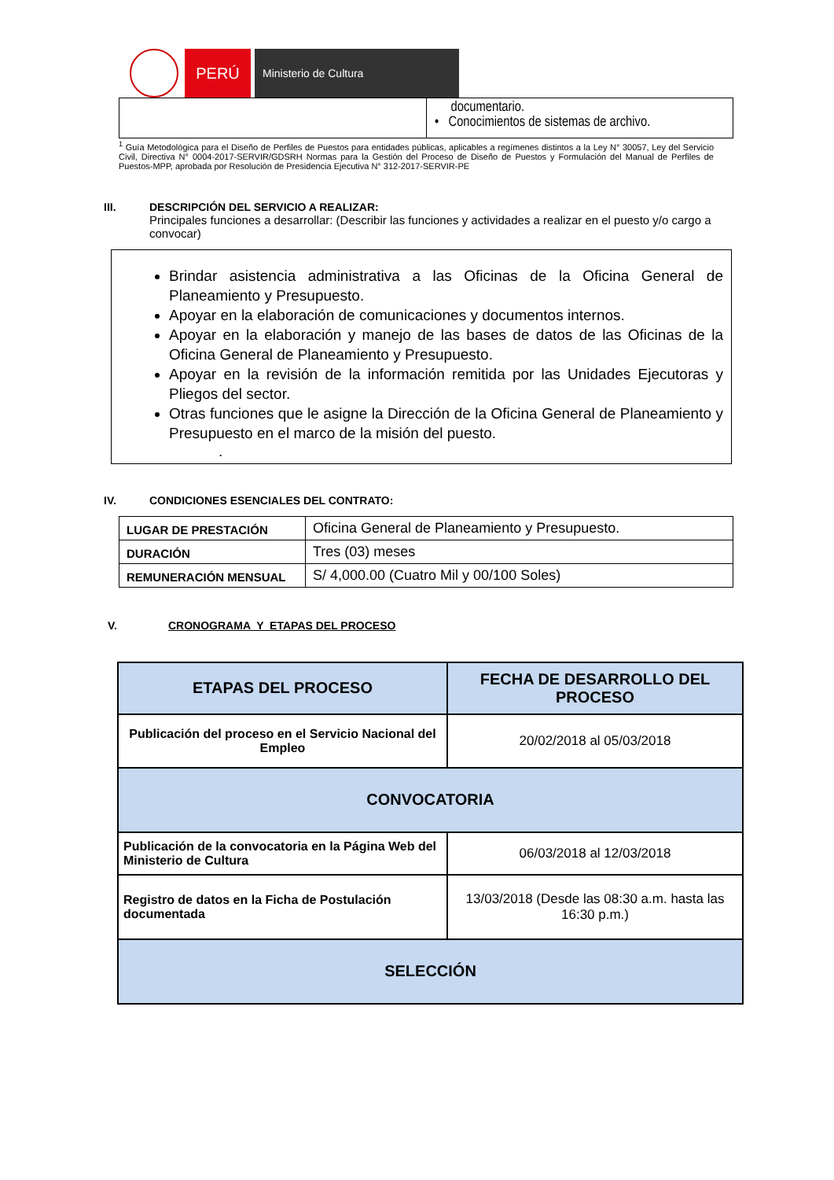PERÚ
Ministerio de Cultura
| | documentario. • Conocimientos de sistemas de archivo. |
<sup>1</sup> Guía Metodológica para el Diseño de Perfiles de Puestos para entidades públicas, aplicables a regímenes distintos a la Ley N° 30057, Ley del Servicio Civil, Directiva N° 0004-2017-SERVIR/GDSRH Normas para la Gestión del Proceso de Diseño de Puestos y Formulación del Manual de Perfiles de Puestos-MPP, aprobada por Resolución de Presidencia Ejecutiva N° 312-2017-SERVIR-PE
III. DESCRIPCIÓN DEL SERVICIO A REALIZAR:
Principales funciones a desarrollar: (Describir las funciones y actividades a realizar en el puesto y/o cargo a convocar)
Brindar asistencia administrativa a las Oficinas de la Oficina General de Planeamiento y Presupuesto.
Apoyar en la elaboración de comunicaciones y documentos internos.
Apoyar en la elaboración y manejo de las bases de datos de las Oficinas de la Oficina General de Planeamiento y Presupuesto.
Apoyar en la revisión de la información remitida por las Unidades Ejecutoras y Pliegos del sector.
Otras funciones que le asigne la Dirección de la Oficina General de Planeamiento y Presupuesto en el marco de la misión del puesto.
.
IV. CONDICIONES ESENCIALES DEL CONTRATO:
| LUGAR DE PRESTACIÓN | Oficina General de Planeamiento y Presupuesto. |
| DURACIÓN | Tres (03) meses |
| REMUNERACIÓN MENSUAL | S/ 4,000.00 (Cuatro Mil y 00/100 Soles) |
V. CRONOGRAMA Y ETAPAS DEL PROCESO
| ETAPAS DEL PROCESO | FECHA DE DESARROLLO DEL PROCESO |
| --- | --- |
| Publicación del proceso en el Servicio Nacional del Empleo | 20/02/2018 al 05/03/2018 |
| CONVOCATORIA | |
| Publicación de la convocatoria en la Página Web del Ministerio de Cultura | 06/03/2018 al 12/03/2018 |
| Registro de datos en la Ficha de Postulación documentada | 13/03/2018 (Desde las 08:30 a.m. hasta las 16:30 p.m.) |
| SELECCIÓN | |